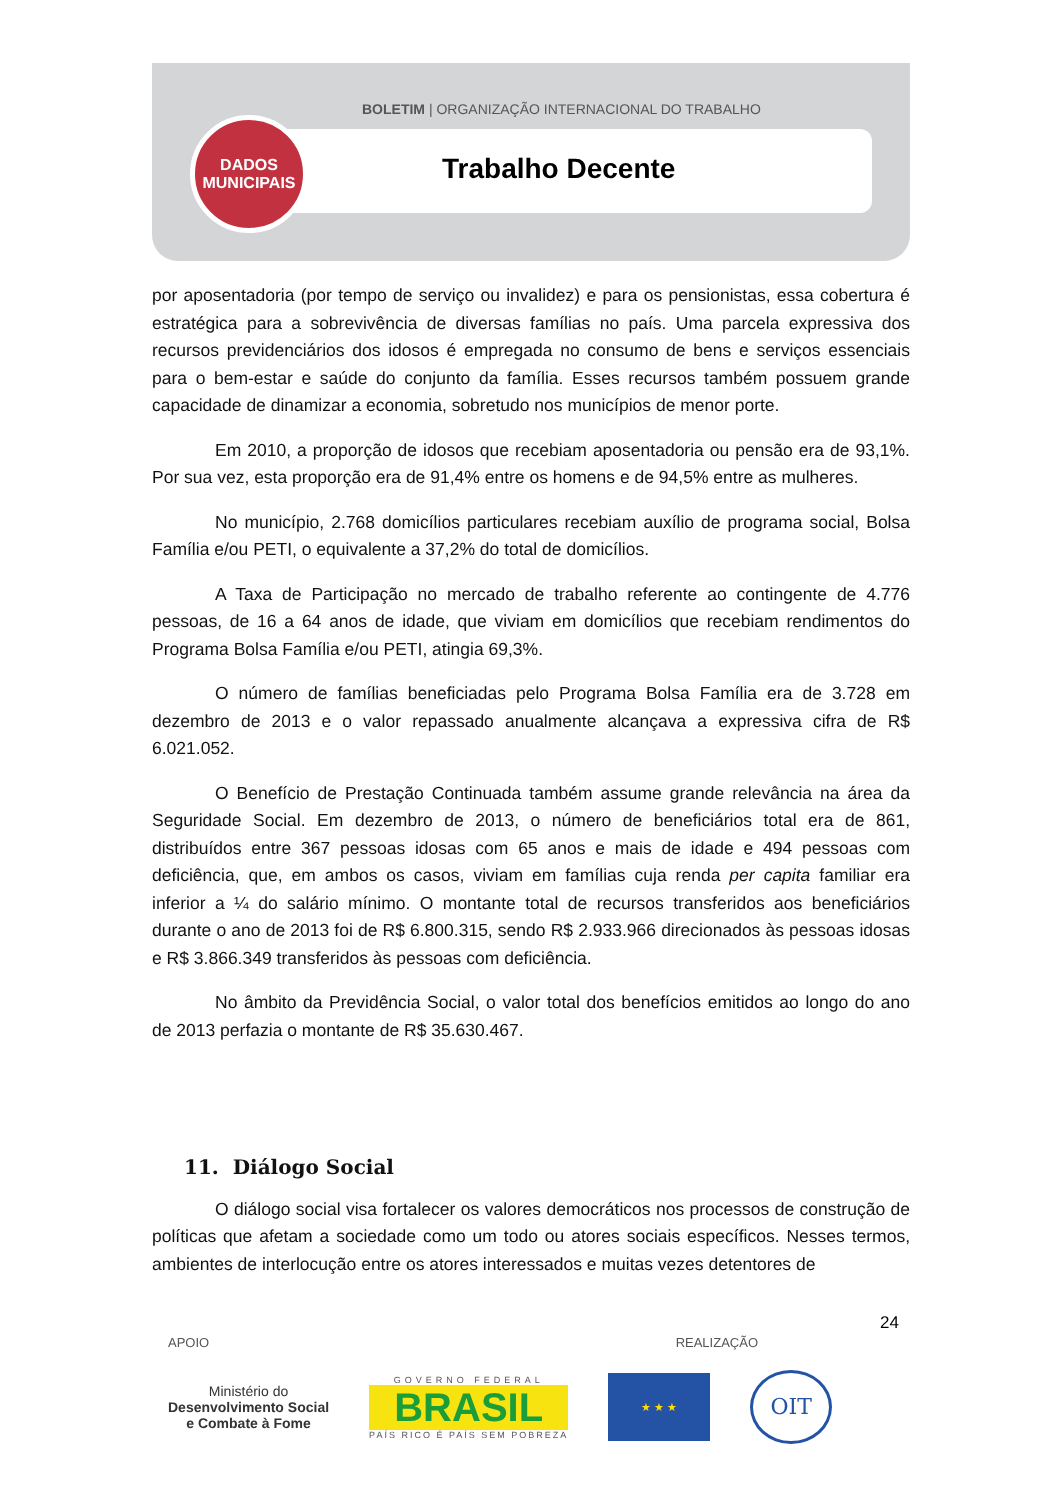BOLETIM | ORGANIZAÇÃO INTERNACIONAL DO TRABALHO
Trabalho Decente
DADOS
MUNICIPAIS
por aposentadoria (por tempo de serviço ou invalidez) e para os pensionistas, essa cobertura é estratégica para a sobrevivência de diversas famílias no país. Uma parcela expressiva dos recursos previdenciários dos idosos é empregada no consumo de bens e serviços essenciais para o bem-estar e saúde do conjunto da família. Esses recursos também possuem grande capacidade de dinamizar a economia, sobretudo nos municípios de menor porte.
Em 2010, a proporção de idosos que recebiam aposentadoria ou pensão era de 93,1%. Por sua vez, esta proporção era de 91,4% entre os homens e de 94,5% entre as mulheres.
No município, 2.768 domicílios particulares recebiam auxílio de programa social, Bolsa Família e/ou PETI, o equivalente a 37,2% do total de domicílios.
A Taxa de Participação no mercado de trabalho referente ao contingente de 4.776 pessoas, de 16 a 64 anos de idade, que viviam em domicílios que recebiam rendimentos do Programa Bolsa Família e/ou PETI, atingia 69,3%.
O número de famílias beneficiadas pelo Programa Bolsa Família era de 3.728 em dezembro de 2013 e o valor repassado anualmente alcançava a expressiva cifra de R$ 6.021.052.
O Benefício de Prestação Continuada também assume grande relevância na área da Seguridade Social. Em dezembro de 2013, o número de beneficiários total era de 861, distribuídos entre 367 pessoas idosas com 65 anos e mais de idade e 494 pessoas com deficiência, que, em ambos os casos, viviam em famílias cuja renda per capita familiar era inferior a ¼ do salário mínimo. O montante total de recursos transferidos aos beneficiários durante o ano de 2013 foi de R$ 6.800.315, sendo R$ 2.933.966 direcionados às pessoas idosas e R$ 3.866.349 transferidos às pessoas com deficiência.
No âmbito da Previdência Social, o valor total dos benefícios emitidos ao longo do ano de 2013 perfazia o montante de R$ 35.630.467.
11. Diálogo Social
O diálogo social visa fortalecer os valores democráticos nos processos de construção de políticas que afetam a sociedade como um todo ou atores sociais específicos. Nesses termos, ambientes de interlocução entre os atores interessados e muitas vezes detentores de
24
APOIO REALIZAÇÃO
Ministério do
Desenvolvimento Social
e Combate à Fome
GOVERNO FEDERAL
BRASIL
PAÍS RICO É PAÍS SEM POBREZA
★ ★ ★
OIT